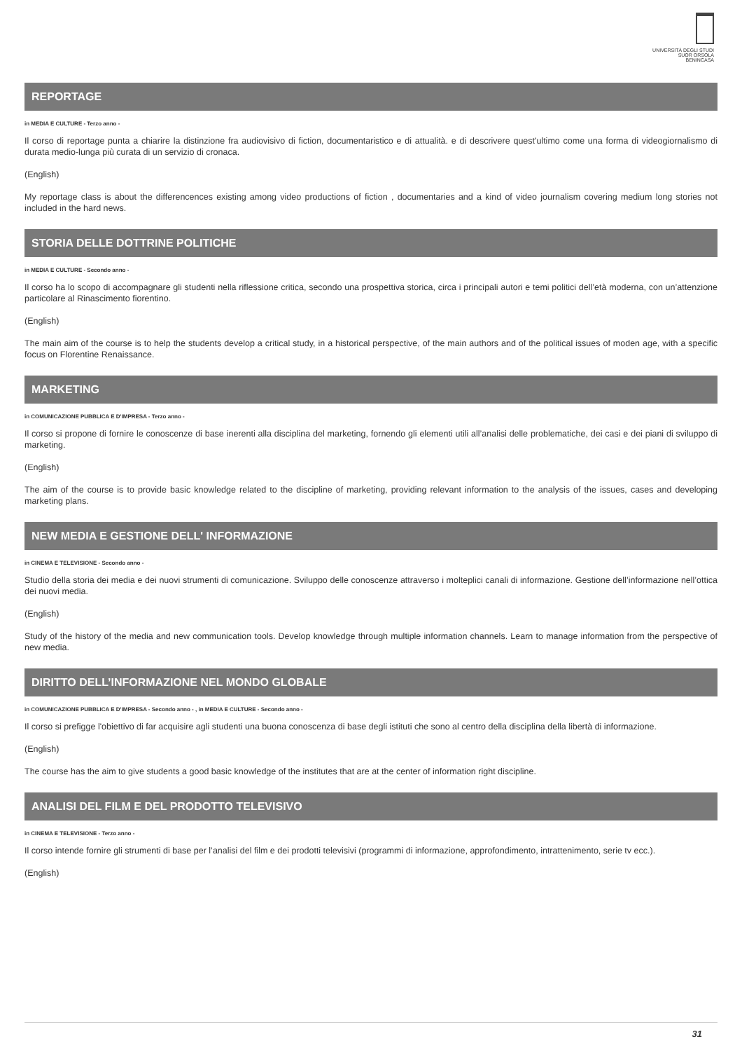UNIVERSITÀ DEGLI STUDI
SUOR ORSOLA
BENINCASA
REPORTAGE
in MEDIA E CULTURE - Terzo anno -
Il corso di reportage punta a chiarire la distinzione fra audiovisivo di fiction, documentaristico e di attualità. e di descrivere quest'ultimo come una forma di videogiornalismo di durata medio-lunga più curata di un servizio di cronaca.
(English)
My reportage class is about the differencences existing among video productions of fiction , documentaries and a kind of video journalism covering medium long stories not included in the hard news.
STORIA DELLE DOTTRINE POLITICHE
in MEDIA E CULTURE - Secondo anno -
Il corso ha lo scopo di accompagnare gli studenti nella riflessione critica, secondo una prospettiva storica, circa i principali autori e temi politici dell’età moderna, con un’attenzione particolare al Rinascimento fiorentino.
(English)
The main aim of the course is to help the students develop a critical study, in a historical perspective, of the main authors and of the political issues of moden age, with a specific focus on Florentine Renaissance.
MARKETING
in COMUNICAZIONE PUBBLICA E D'IMPRESA - Terzo anno -
Il corso si propone di fornire le conoscenze di base inerenti alla disciplina del marketing, fornendo gli elementi utili all’analisi delle problematiche, dei casi e dei piani di sviluppo di marketing.
(English)
The aim of the course is to provide basic knowledge related to the discipline of marketing, providing relevant information to the analysis of the issues, cases and developing marketing plans.
NEW MEDIA E GESTIONE DELL' INFORMAZIONE
in CINEMA E TELEVISIONE - Secondo anno -
Studio della storia dei media e dei nuovi strumenti di comunicazione. Sviluppo delle conoscenze attraverso i molteplici canali di informazione. Gestione dell’informazione nell’ottica dei nuovi media.
(English)
Study of the history of the media and new communication tools. Develop knowledge through multiple information channels. Learn to manage information from the perspective of new media.
DIRITTO DELL’INFORMAZIONE NEL MONDO GLOBALE
in COMUNICAZIONE PUBBLICA E D'IMPRESA - Secondo anno - , in MEDIA E CULTURE - Secondo anno -
Il corso si prefigge l'obiettivo di far acquisire agli studenti una buona conoscenza di base degli istituti che sono al centro della disciplina della libertà di informazione.
(English)
The course has the aim to give students a good basic knowledge of the institutes that are at the center of information right discipline.
ANALISI DEL FILM E DEL PRODOTTO TELEVISIVO
in CINEMA E TELEVISIONE - Terzo anno -
Il corso intende fornire gli strumenti di base per l’analisi del film e dei prodotti televisivi (programmi di informazione, approfondimento, intrattenimento, serie tv ecc.).
(English)
31